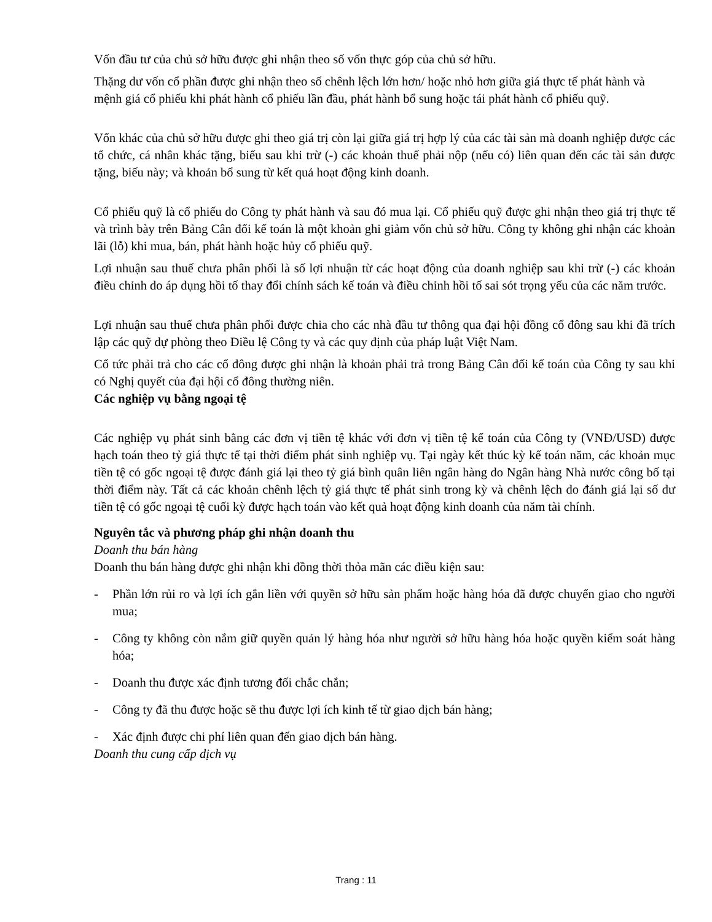Vốn đầu tư của chủ sở hữu được ghi nhận theo số vốn thực góp của chủ sở hữu.
Thặng dư vốn cổ phần được ghi nhận theo số chênh lệch lớn hơn/ hoặc nhỏ hơn giữa giá thực tế phát hành và mệnh giá cổ phiếu khi phát hành cổ phiếu lần đầu, phát hành bổ sung hoặc tái phát hành cổ phiếu quỹ.
Vốn khác của chủ sở hữu được ghi theo giá trị còn lại giữa giá trị hợp lý của các tài sản mà doanh nghiệp được các tổ chức, cá nhân khác tặng, biếu sau khi trừ (-) các khoản thuế phải nộp (nếu có) liên quan đến các tài sản được tặng, biếu này; và khoản bổ sung từ kết quả hoạt động kinh doanh.
Cổ phiếu quỹ là cổ phiếu do Công ty phát hành và sau đó mua lại. Cổ phiếu quỹ được ghi nhận theo giá trị thực tế và trình bày trên Bảng Cân đối kế toán là một khoản ghi giảm vốn chủ sở hữu. Công ty không ghi nhận các khoản lãi (lỗ) khi mua, bán, phát hành hoặc hủy cổ phiếu quỹ.
Lợi nhuận sau thuế chưa phân phối là số lợi nhuận từ các hoạt động của doanh nghiệp sau khi trừ (-) các khoản điều chỉnh do áp dụng hồi tố thay đổi chính sách kế toán và điều chỉnh hồi tố sai sót trọng yếu của các năm trước.
Lợi nhuận sau thuế chưa phân phối được chia cho các nhà đầu tư thông qua đại hội đồng cổ đông sau khi đã trích lập các quỹ dự phòng theo Điều lệ Công ty và các quy định của pháp luật Việt Nam.
Cổ tức phải trả cho các cổ đông được ghi nhận là khoản phải trả trong Bảng Cân đối kế toán của Công ty sau khi có Nghị quyết của đại hội cổ đông thường niên.
Các nghiệp vụ bằng ngoại tệ
Các nghiệp vụ phát sinh bằng các đơn vị tiền tệ khác với đơn vị tiền tệ kế toán của Công ty (VNĐ/USD) được hạch toán theo tỷ giá thực tế tại thời điểm phát sinh nghiệp vụ. Tại ngày kết thúc kỳ kế toán năm, các khoản mục tiền tệ có gốc ngoại tệ được đánh giá lại theo tỷ giá bình quân liên ngân hàng do Ngân hàng Nhà nước công bố tại thời điểm này. Tất cả các khoản chênh lệch tỷ giá thực tế phát sinh trong kỳ và chênh lệch do đánh giá lại số dư tiền tệ có gốc ngoại tệ cuối kỳ được hạch toán vào kết quả hoạt động kinh doanh của năm tài chính.
Nguyên tắc và phương pháp ghi nhận doanh thu
Doanh thu bán hàng
Doanh thu bán hàng được ghi nhận khi đồng thời thỏa mãn các điều kiện sau:
- Phần lớn rủi ro và lợi ích gắn liền với quyền sở hữu sản phẩm hoặc hàng hóa đã được chuyển giao cho người mua;
- Công ty không còn nắm giữ quyền quản lý hàng hóa như người sở hữu hàng hóa hoặc quyền kiểm soát hàng hóa;
- Doanh thu được xác định tương đối chắc chắn;
- Công ty đã thu được hoặc sẽ thu được lợi ích kinh tế từ giao dịch bán hàng;
- Xác định được chi phí liên quan đến giao dịch bán hàng.
Doanh thu cung cấp dịch vụ
Trang : 11